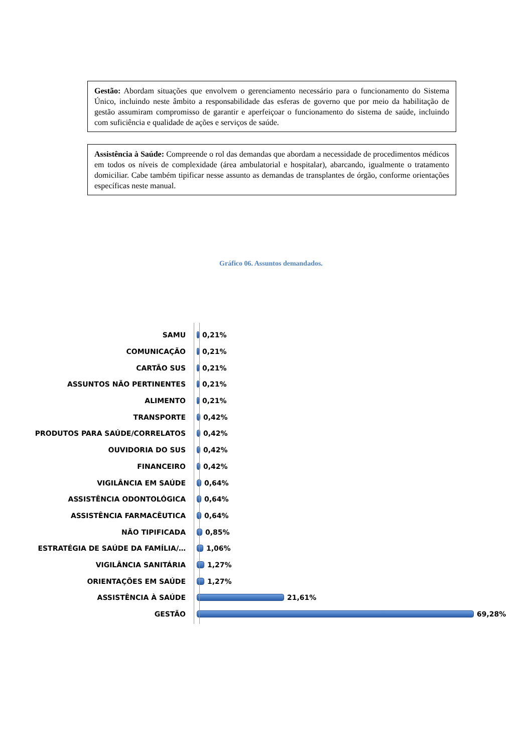Gestão: Abordam situações que envolvem o gerenciamento necessário para o funcionamento do Sistema Único, incluindo neste âmbito a responsabilidade das esferas de governo que por meio da habilitação de gestão assumiram compromisso de garantir e aperfeiçoar o funcionamento do sistema de saúde, incluindo com suficiência e qualidade de ações e serviços de saúde.
Assistência à Saúde: Compreende o rol das demandas que abordam a necessidade de procedimentos médicos em todos os níveis de complexidade (área ambulatorial e hospitalar), abarcando, igualmente o tratamento domiciliar. Cabe também tipificar nesse assunto as demandas de transplantes de órgão, conforme orientações específicas neste manual.
Gráfico 06. Assuntos demandados.
SAMU 0,21%
COMUNICAÇÃO 0,21%
CARTÃO SUS 0,21%
ASSUNTOS NÃO PERTINENTES 0,21%
ALIMENTO 0,21%
TRANSPORTE 0,42%
PRODUTOS PARA SAÚDE/CORRELATOS 0,42%
OUVIDORIA DO SUS 0,42%
FINANCEIRO 0,42%
VIGILÂNCIA EM SAÚDE 0,64%
ASSISTÊNCIA ODONTOLÓGICA 0,64%
ASSISTÊNCIA FARMACÊUTICA 0,64%
NÃO TIPIFICADA 0,85%
ESTRATÉGIA DE SAÚDE DA FAMÍLIA/… 1,06%
VIGILÂNCIA SANITÁRIA 1,27%
ORIENTAÇÕES EM SAÚDE 1,27%
ASSISTÊNCIA À SAÚDE 21,61%
GESTÃO 69,28%